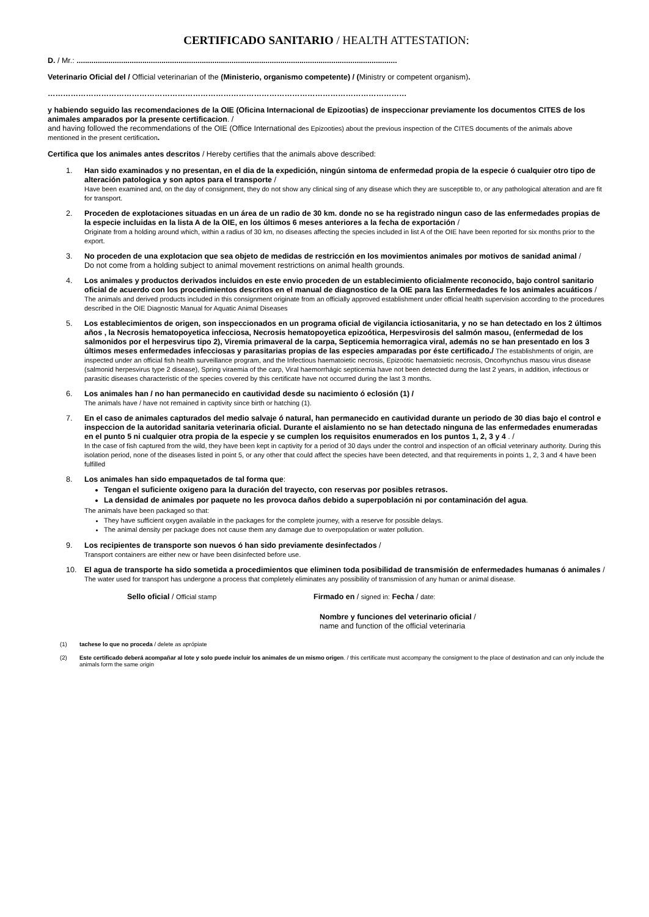CERTIFICADO SANITARIO / HEALTH ATTESTATION:
D. / Mr.: .......................................................................................................................................................
Veterinario Oficial del / Official veterinarian of the (Ministerio, organismo competente) / (Ministry or competent organism).
……………………………………………………………………………………………………………………………
y habiendo seguido las recomendaciones de la OIE (Oficina Internacional de Epizootias) de inspeccionar previamente los documentos CITES de los animales amparados por la presente certificacion. /
and having followed the recommendations of the OIE (Office International des Epizooties) about the previous inspection of the CITES documents of the animals above mentioned in the present certification.
Certifica que los animales antes descritos / Hereby certifies that the animals above described:
1. Han sido examinados y no presentan, en el dia de la expedición, ningún sintoma de enfermedad propia de la especie ó cualquier otro tipo de alteración patologica y son aptos para el transporte /
Have been examined and, on the day of consignment, they do not show any clinical sing of any disease which they are susceptible to, or any pathological alteration and are fit for transport.
2. Proceden de explotaciones situadas en un área de un radio de 30 km. donde no se ha registrado ningun caso de las enfermedades propias de la especie incluidas en la lista A de la OIE, en los últimos 6 meses anteriores a la fecha de exportación /
Originate from a holding around which, within a radius of 30 km, no diseases affecting the species included in list A of the OIE have been reported for six months prior to the export.
3. No proceden de una explotacion que sea objeto de medidas de restricción en los movimientos animales por motivos de sanidad animal /
Do not come from a holding subject to animal movement restrictions on animal health grounds.
4. Los animales y productos derivados incluidos en este envio proceden de un establecimiento oficialmente reconocido, bajo control sanitario oficial de acuerdo con los procedimientos descritos en el manual de diagnostico de la OIE para las Enfermedades fe los animales acuáticos /
The animals and derived products included in this consignment originate from an officially approved establishment under official health supervision according to the procedures described in the OIE Diagnostic Manual for Aquatic Animal Diseases
5. Los establecimientos de origen, son inspeccionados en un programa oficial de vigilancia ictiosanitaria, y no se han detectado en los 2 últimos años , la Necrosis hematopoyetica infecciosa, Necrosis hematopoyetica epizoótica, Herpesvirosis del salmón masou, (enfermedad de los salmonidos por el herpesvirus tipo 2), Viremia primaveral de la carpa, Septicemia hemorragica viral, además no se han presentado en los 3 últimos meses enfermedades infecciosas y parasitarias propias de las especies amparadas por éste certificado./ The establishments of origin, are inspected under an official fish health surveillance program, and the Infectious haematoietic necrosis, Epizoótic haematoietic necrosis, Oncorhynchus masou virus disease (salmonid herpesvirus type 2 disease), Spring viraemia of the carp, Viral haemorrhágic septicemia have not been detected durng the last 2 years, in addition, infectious or parasitic diseases characteristic of the species covered by this certificate have not occurred during the last 3 months.
6. Los animales han / no han permanecido en cautividad desde su nacimiento ó eclosión (1) /
The animals have / have not remained in captivity since birth or hatching (1).
7. En el caso de animales capturados del medio salvaje ó natural, han permanecido en cautividad durante un periodo de 30 dias bajo el control e inspeccion de la autoridad sanitaria veterinaria oficial. Durante el aislamiento no se han detectado ninguna de las enfermedades enumeradas en el punto 5 ni cualquier otra propia de la especie y se cumplen los requisitos enumerados en los puntos 1, 2, 3 y 4 . /
In the case of fish captured from the wild, they have been kept in captivity for a period of 30 days under the control and inspection of an official veterinary authority. During this isolation period, none of the diseases listed in point 5, or any other that could affect the species have been detected, and that requirements in points 1, 2, 3 and 4 have been fulfilled
8. Los animales han sido empaquetados de tal forma que:
Tengan el suficiente oxigeno para la duración del trayecto, con reservas por posibles retrasos.
La densidad de animales por paquete no les provoca daños debido a superpoblación ni por contaminación del agua.
The animals have been packaged so that:
They have sufficient oxygen available in the packages for the complete journey, with a reserve for possible delays.
The animal density per package does not cause them any damage due to overpopulation or water pollution.
9. Los recipientes de transporte son nuevos ó han sido previamente desinfectados /
Transport containers are either new or have been disinfected before use.
10. El agua de transporte ha sido sometida a procedimientos que eliminen toda posibilidad de transmisión de enfermedades humanas ó animales /
The water used for transport has undergone a process that completely eliminates any possibility of transmission of any human or animal disease.
Sello oficial / Official stamp Firmado en / signed in: Fecha / date:
Nombre y funciones del veterinario oficial /
name and function of the official veterinaria
(1) tachese lo que no proceda / delete as aprópiate
(2) Este certificado deberá acompañar al lote y solo puede incluir los animales de un mismo origen. / this certificate must accompany the consigment to the place of destination and can only include the animals form the same origin